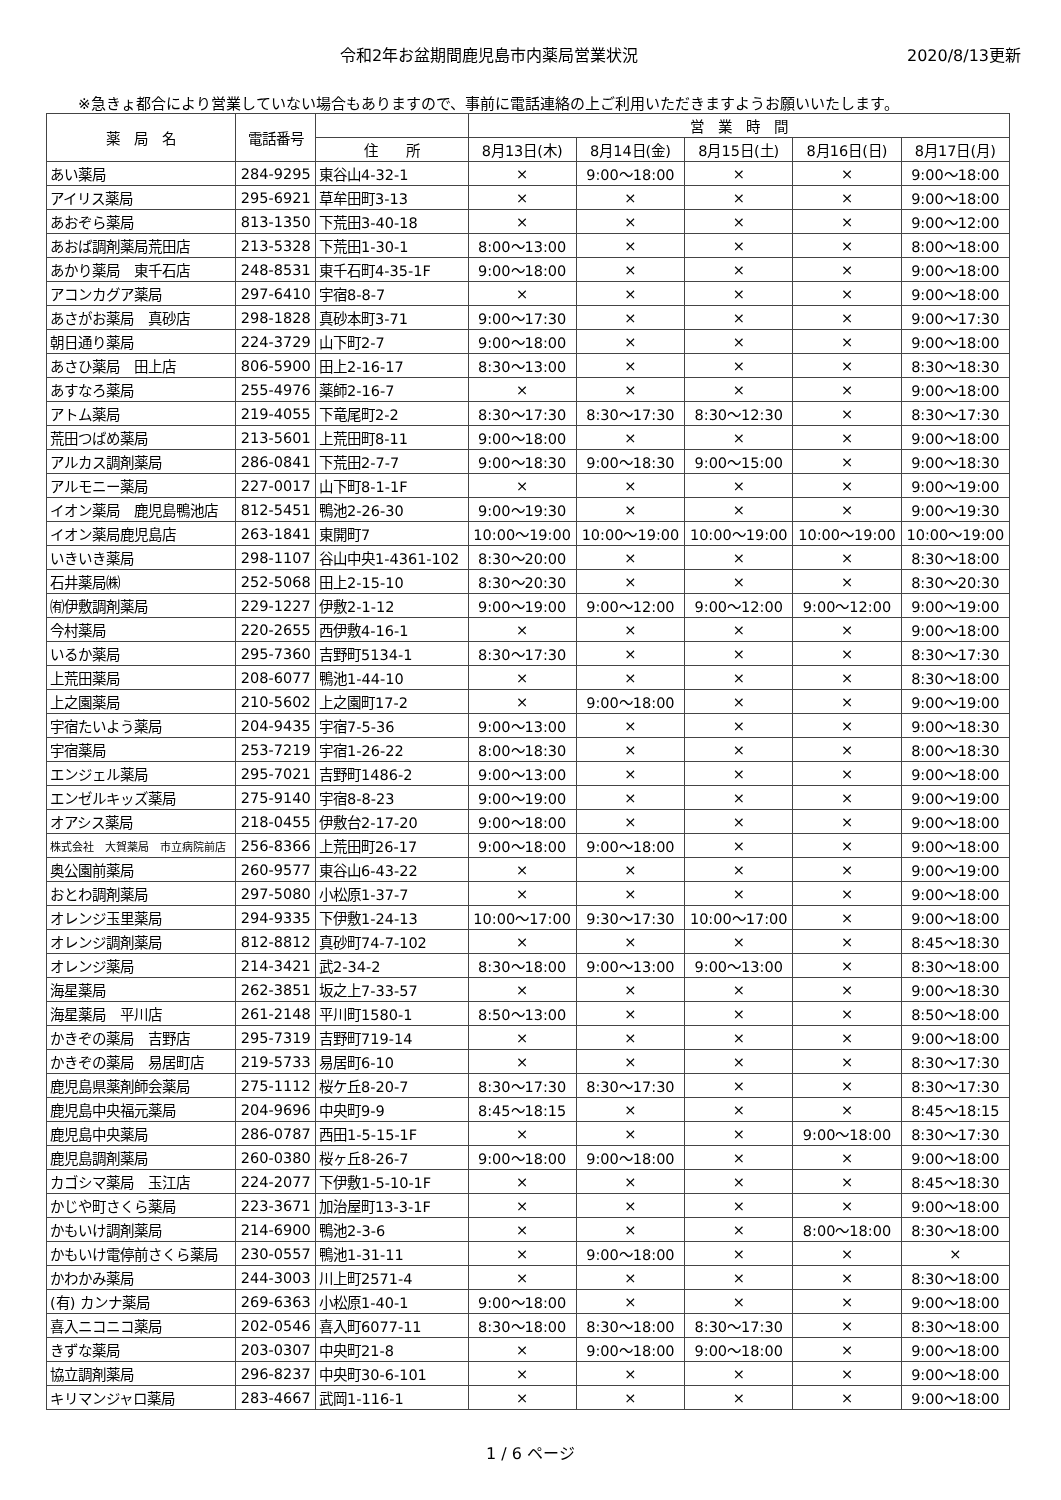令和2年お盆期間鹿児島市内薬局営業状況
2020/8/13更新
※急きょ都合により営業していない場合もありますので、事前に電話連絡の上ご利用いただきますようお願いいたします。
| 薬 局 名 | 電話番号 | | 営 業 時 間 | | | | |
| --- | --- | --- | --- | --- | --- | --- | --- |
| | | 住 所 | 8月13日(木) | 8月14日(金) | 8月15日(土) | 8月16日(日) | 8月17日(月) |
| あい薬局 | 284-9295 | 東谷山4-32-1 | × | 9:00～18:00 | × | × | 9:00～18:00 |
| アイリス薬局 | 295-6921 | 草牟田町3-13 | × | × | × | × | 9:00～18:00 |
| あおぞら薬局 | 813-1350 | 下荒田3-40-18 | × | × | × | × | 9:00～12:00 |
| あおば調剤薬局荒田店 | 213-5328 | 下荒田1-30-1 | 8:00～13:00 | × | × | × | 8:00～18:00 |
| あかり薬局 東千石店 | 248-8531 | 東千石町4-35-1F | 9:00～18:00 | × | × | × | 9:00～18:00 |
| アコンカグア薬局 | 297-6410 | 宇宿8-8-7 | × | × | × | × | 9:00～18:00 |
| あさがお薬局 真砂店 | 298-1828 | 真砂本町3-71 | 9:00～17:30 | × | × | × | 9:00～17:30 |
| 朝日通り薬局 | 224-3729 | 山下町2-7 | 9:00～18:00 | × | × | × | 9:00～18:00 |
| あさひ薬局 田上店 | 806-5900 | 田上2-16-17 | 8:30～13:00 | × | × | × | 8:30～18:30 |
| あすなろ薬局 | 255-4976 | 薬師2-16-7 | × | × | × | × | 9:00～18:00 |
| アトム薬局 | 219-4055 | 下竜尾町2-2 | 8:30～17:30 | 8:30～17:30 | 8:30～12:30 | × | 8:30～17:30 |
| 荒田つばめ薬局 | 213-5601 | 上荒田町8-11 | 9:00～18:00 | × | × | × | 9:00～18:00 |
| アルカス調剤薬局 | 286-0841 | 下荒田2-7-7 | 9:00～18:30 | 9:00～18:30 | 9:00～15:00 | × | 9:00～18:30 |
| アルモニー薬局 | 227-0017 | 山下町8-1-1F | × | × | × | × | 9:00～19:00 |
| イオン薬局 鹿児島鴨池店 | 812-5451 | 鴨池2-26-30 | 9:00～19:30 | × | × | × | 9:00～19:30 |
| イオン薬局鹿児島店 | 263-1841 | 東開町7 | 10:00～19:00 | 10:00～19:00 | 10:00～19:00 | 10:00～19:00 | 10:00～19:00 |
| いきいき薬局 | 298-1107 | 谷山中央1-4361-102 | 8:30～20:00 | × | × | × | 8:30～18:00 |
| 石井薬局㈱ | 252-5068 | 田上2-15-10 | 8:30～20:30 | × | × | × | 8:30～20:30 |
| ㈲伊敷調剤薬局 | 229-1227 | 伊敷2-1-12 | 9:00～19:00 | 9:00～12:00 | 9:00～12:00 | 9:00～12:00 | 9:00～19:00 |
| 今村薬局 | 220-2655 | 西伊敷4-16-1 | × | × | × | × | 9:00～18:00 |
| いるか薬局 | 295-7360 | 吉野町5134-1 | 8:30～17:30 | × | × | × | 8:30～17:30 |
| 上荒田薬局 | 208-6077 | 鴨池1-44-10 | × | × | × | × | 8:30～18:00 |
| 上之園薬局 | 210-5602 | 上之園町17-2 | × | 9:00～18:00 | × | × | 9:00～19:00 |
| 宇宿たいよう薬局 | 204-9435 | 宇宿7-5-36 | 9:00～13:00 | × | × | × | 9:00～18:30 |
| 宇宿薬局 | 253-7219 | 宇宿1-26-22 | 8:00～18:30 | × | × | × | 8:00～18:30 |
| エンジェル薬局 | 295-7021 | 吉野町1486-2 | 9:00～13:00 | × | × | × | 9:00～18:00 |
| エンゼルキッズ薬局 | 275-9140 | 宇宿8-8-23 | 9:00～19:00 | × | × | × | 9:00～19:00 |
| オアシス薬局 | 218-0455 | 伊敷台2-17-20 | 9:00～18:00 | × | × | × | 9:00～18:00 |
| 株式会社 大賀薬局 市立病院前店 | 256-8366 | 上荒田町26-17 | 9:00～18:00 | 9:00～18:00 | × | × | 9:00～18:00 |
| 奥公園前薬局 | 260-9577 | 東谷山6-43-22 | × | × | × | × | 9:00～19:00 |
| おとわ調剤薬局 | 297-5080 | 小松原1-37-7 | × | × | × | × | 9:00～18:00 |
| オレンジ玉里薬局 | 294-9335 | 下伊敷1-24-13 | 10:00～17:00 | 9:30～17:30 | 10:00～17:00 | × | 9:00～18:00 |
| オレンジ調剤薬局 | 812-8812 | 真砂町74-7-102 | × | × | × | × | 8:45～18:30 |
| オレンジ薬局 | 214-3421 | 武2-34-2 | 8:30～18:00 | 9:00～13:00 | 9:00～13:00 | × | 8:30～18:00 |
| 海星薬局 | 262-3851 | 坂之上7-33-57 | × | × | × | × | 9:00～18:30 |
| 海星薬局 平川店 | 261-2148 | 平川町1580-1 | 8:50～13:00 | × | × | × | 8:50～18:00 |
| かきぞの薬局 吉野店 | 295-7319 | 吉野町719-14 | × | × | × | × | 9:00～18:00 |
| かきぞの薬局 易居町店 | 219-5733 | 易居町6-10 | × | × | × | × | 8:30～17:30 |
| 鹿児島県薬剤師会薬局 | 275-1112 | 桜ケ丘8-20-7 | 8:30～17:30 | 8:30～17:30 | × | × | 8:30～17:30 |
| 鹿児島中央福元薬局 | 204-9696 | 中央町9-9 | 8:45～18:15 | × | × | × | 8:45～18:15 |
| 鹿児島中央薬局 | 286-0787 | 西田1-5-15-1F | × | × | × | 9:00～18:00 | 8:30～17:30 |
| 鹿児島調剤薬局 | 260-0380 | 桜ヶ丘8-26-7 | 9:00～18:00 | 9:00～18:00 | × | × | 9:00～18:00 |
| カゴシマ薬局 玉江店 | 224-2077 | 下伊敷1-5-10-1F | × | × | × | × | 8:45～18:30 |
| かじや町さくら薬局 | 223-3671 | 加治屋町13-3-1F | × | × | × | × | 9:00～18:00 |
| かもいけ調剤薬局 | 214-6900 | 鴨池2-3-6 | × | × | × | 8:00～18:00 | 8:30～18:00 |
| かもいけ電停前さくら薬局 | 230-0557 | 鴨池1-31-11 | × | 9:00～18:00 | × | × | × |
| かわかみ薬局 | 244-3003 | 川上町2571-4 | × | × | × | × | 8:30～18:00 |
| (有) カンナ薬局 | 269-6363 | 小松原1-40-1 | 9:00～18:00 | × | × | × | 9:00～18:00 |
| 喜入ニコニコ薬局 | 202-0546 | 喜入町6077-11 | 8:30～18:00 | 8:30～18:00 | 8:30～17:30 | × | 8:30～18:00 |
| きずな薬局 | 203-0307 | 中央町21-8 | × | 9:00～18:00 | 9:00～18:00 | × | 9:00～18:00 |
| 協立調剤薬局 | 296-8237 | 中央町30-6-101 | × | × | × | × | 9:00～18:00 |
| キリマンジャロ薬局 | 283-4667 | 武岡1-116-1 | × | × | × | × | 9:00～18:00 |
1 / 6 ページ